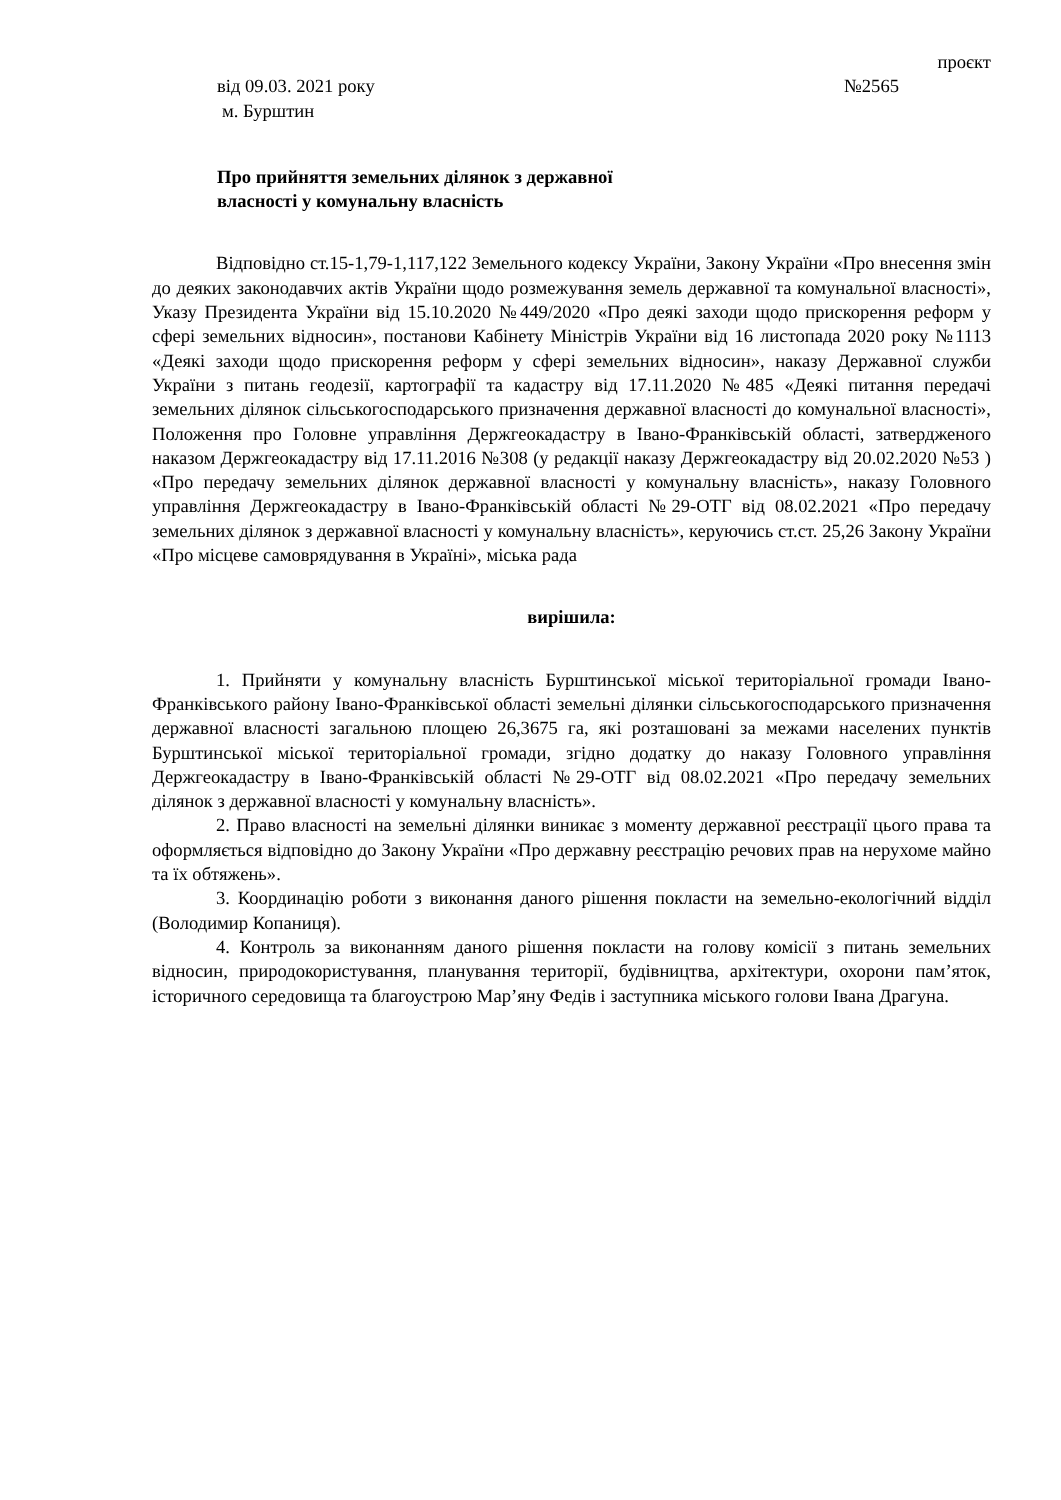проєкт
від 09.03. 2021 року №2565
м. Бурштин
Про прийняття земельних ділянок з державної
власності у комунальну власність
Відповідно ст.15-1,79-1,117,122 Земельного кодексу України, Закону України «Про внесення змін до деяких законодавчих актів України щодо розмежування земель державної та комунальної власності», Указу Президента України від 15.10.2020 №449/2020 «Про деякі заходи щодо прискорення реформ у сфері земельних відносин», постанови Кабінету Міністрів України від 16 листопада 2020 року №1113 «Деякі заходи щодо прискорення реформ у сфері земельних відносин», наказу Державної служби України з питань геодезії, картографії та кадастру від 17.11.2020 №485 «Деякі питання передачі земельних ділянок сільськогосподарського призначення державної власності до комунальної власності», Положення про Головне управління Держгеокадастру в Івано-Франківській області, затвердженого наказом Держгеокадастру від 17.11.2016 №308 (у редакції наказу Держгеокадастру від 20.02.2020 №53 ) «Про передачу земельних ділянок державної власності у комунальну власність», наказу Головного управління Держгеокадастру в Івано-Франківській області №29-ОТГ від 08.02.2021 «Про передачу земельних ділянок з державної власності у комунальну власність», керуючись ст.ст. 25,26 Закону України «Про місцеве самоврядування в Україні», міська рада
вирішила:
1. Прийняти у комунальну власність Бурштинської міської територіальної громади Івано-Франківського району Івано-Франківської області земельні ділянки сільськогосподарського призначення державної власності загальною площею 26,3675 га, які розташовані за межами населених пунктів Бурштинської міської територіальної громади, згідно додатку до наказу Головного управління Держгеокадастру в Івано-Франківській області №29-ОТГ від 08.02.2021 «Про передачу земельних ділянок з державної власності у комунальну власність».
2. Право власності на земельні ділянки виникає з моменту державної реєстрації цього права та оформляється відповідно до Закону України «Про державну реєстрацію речових прав на нерухоме майно та їх обтяжень».
3. Координацію роботи з виконання даного рішення покласти на земельно-екологічний відділ (Володимир Копаниця).
4. Контроль за виконанням даного рішення покласти на голову комісії з питань земельних відносин, природокористування, планування території, будівництва, архітектури, охорони пам’яток, історичного середовища та благоустрою Мар’яну Федів і заступника міського голови Івана Драгуна.